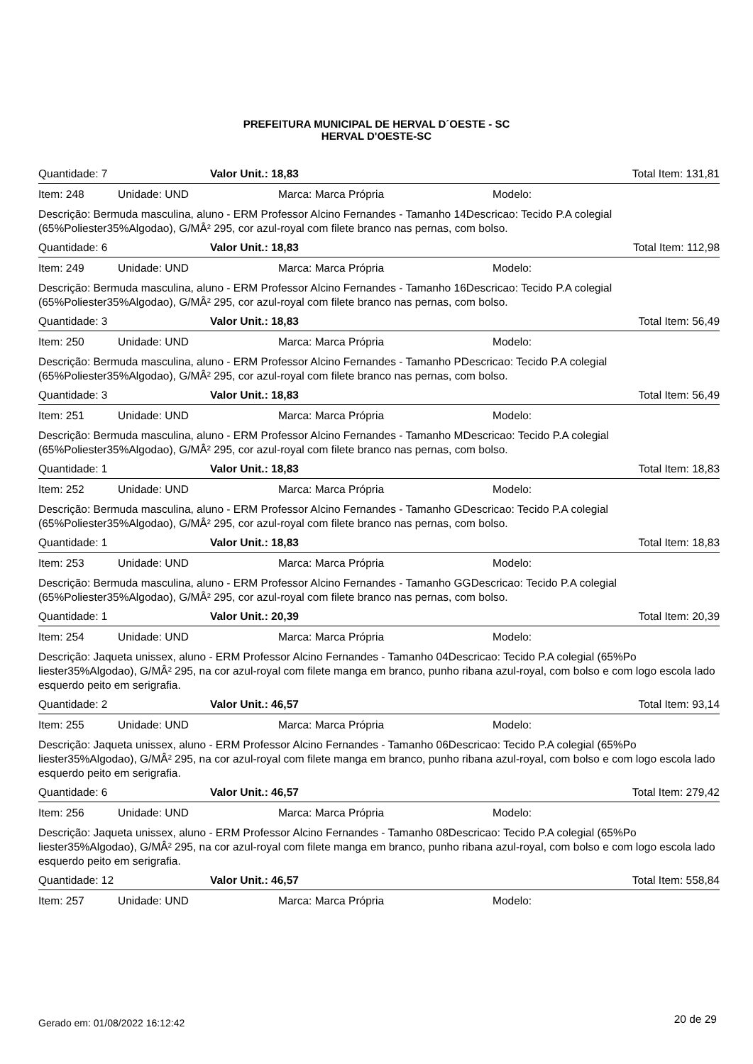PREFEITURA MUNICIPAL DE HERVAL D´OESTE - SC
HERVAL D'OESTE-SC
Quantidade: 7 Valor Unit.: 18,83 Total Item: 131,81
Item: 248 Unidade: UND Marca: Marca Própria Modelo:
Descrição: Bermuda masculina, aluno - ERM Professor Alcino Fernandes - Tamanho 14Descricao: Tecido P.A colegial (65%Poliester35%Algodao), G/MÂ² 295, cor azul-royal com filete branco nas pernas, com bolso.
Quantidade: 6 Valor Unit.: 18,83 Total Item: 112,98
Item: 249 Unidade: UND Marca: Marca Própria Modelo:
Descrição: Bermuda masculina, aluno - ERM Professor Alcino Fernandes - Tamanho 16Descricao: Tecido P.A colegial (65%Poliester35%Algodao), G/MÂ² 295, cor azul-royal com filete branco nas pernas, com bolso.
Quantidade: 3 Valor Unit.: 18,83 Total Item: 56,49
Item: 250 Unidade: UND Marca: Marca Própria Modelo:
Descrição: Bermuda masculina, aluno - ERM Professor Alcino Fernandes - Tamanho PDescricao: Tecido P.A colegial (65%Poliester35%Algodao), G/MÂ² 295, cor azul-royal com filete branco nas pernas, com bolso.
Quantidade: 3 Valor Unit.: 18,83 Total Item: 56,49
Item: 251 Unidade: UND Marca: Marca Própria Modelo:
Descrição: Bermuda masculina, aluno - ERM Professor Alcino Fernandes - Tamanho MDescricao: Tecido P.A colegial (65%Poliester35%Algodao), G/MÂ² 295, cor azul-royal com filete branco nas pernas, com bolso.
Quantidade: 1 Valor Unit.: 18,83 Total Item: 18,83
Item: 252 Unidade: UND Marca: Marca Própria Modelo:
Descrição: Bermuda masculina, aluno - ERM Professor Alcino Fernandes - Tamanho GDescricao: Tecido P.A colegial (65%Poliester35%Algodao), G/MÂ² 295, cor azul-royal com filete branco nas pernas, com bolso.
Quantidade: 1 Valor Unit.: 18,83 Total Item: 18,83
Item: 253 Unidade: UND Marca: Marca Própria Modelo:
Descrição: Bermuda masculina, aluno - ERM Professor Alcino Fernandes - Tamanho GGDescricao: Tecido P.A colegial (65%Poliester35%Algodao), G/MÂ² 295, cor azul-royal com filete branco nas pernas, com bolso.
Quantidade: 1 Valor Unit.: 20,39 Total Item: 20,39
Item: 254 Unidade: UND Marca: Marca Própria Modelo:
Descrição: Jaqueta unissex, aluno - ERM Professor Alcino Fernandes - Tamanho 04Descricao: Tecido P.A colegial (65%Po liester35%Algodao), G/MÂ² 295, na cor azul-royal com filete manga em branco, punho ribana azul-royal, com bolso e com logo escola lado esquerdo peito em serigrafia.
Quantidade: 2 Valor Unit.: 46,57 Total Item: 93,14
Item: 255 Unidade: UND Marca: Marca Própria Modelo:
Descrição: Jaqueta unissex, aluno - ERM Professor Alcino Fernandes - Tamanho 06Descricao: Tecido P.A colegial (65%Po liester35%Algodao), G/MÂ² 295, na cor azul-royal com filete manga em branco, punho ribana azul-royal, com bolso e com logo escola lado esquerdo peito em serigrafia.
Quantidade: 6 Valor Unit.: 46,57 Total Item: 279,42
Item: 256 Unidade: UND Marca: Marca Própria Modelo:
Descrição: Jaqueta unissex, aluno - ERM Professor Alcino Fernandes - Tamanho 08Descricao: Tecido P.A colegial (65%Po liester35%Algodao), G/MÂ² 295, na cor azul-royal com filete manga em branco, punho ribana azul-royal, com bolso e com logo escola lado esquerdo peito em serigrafia.
Quantidade: 12 Valor Unit.: 46,57 Total Item: 558,84
Item: 257 Unidade: UND Marca: Marca Própria Modelo:
Gerado em: 01/08/2022 16:12:42 20 de 29